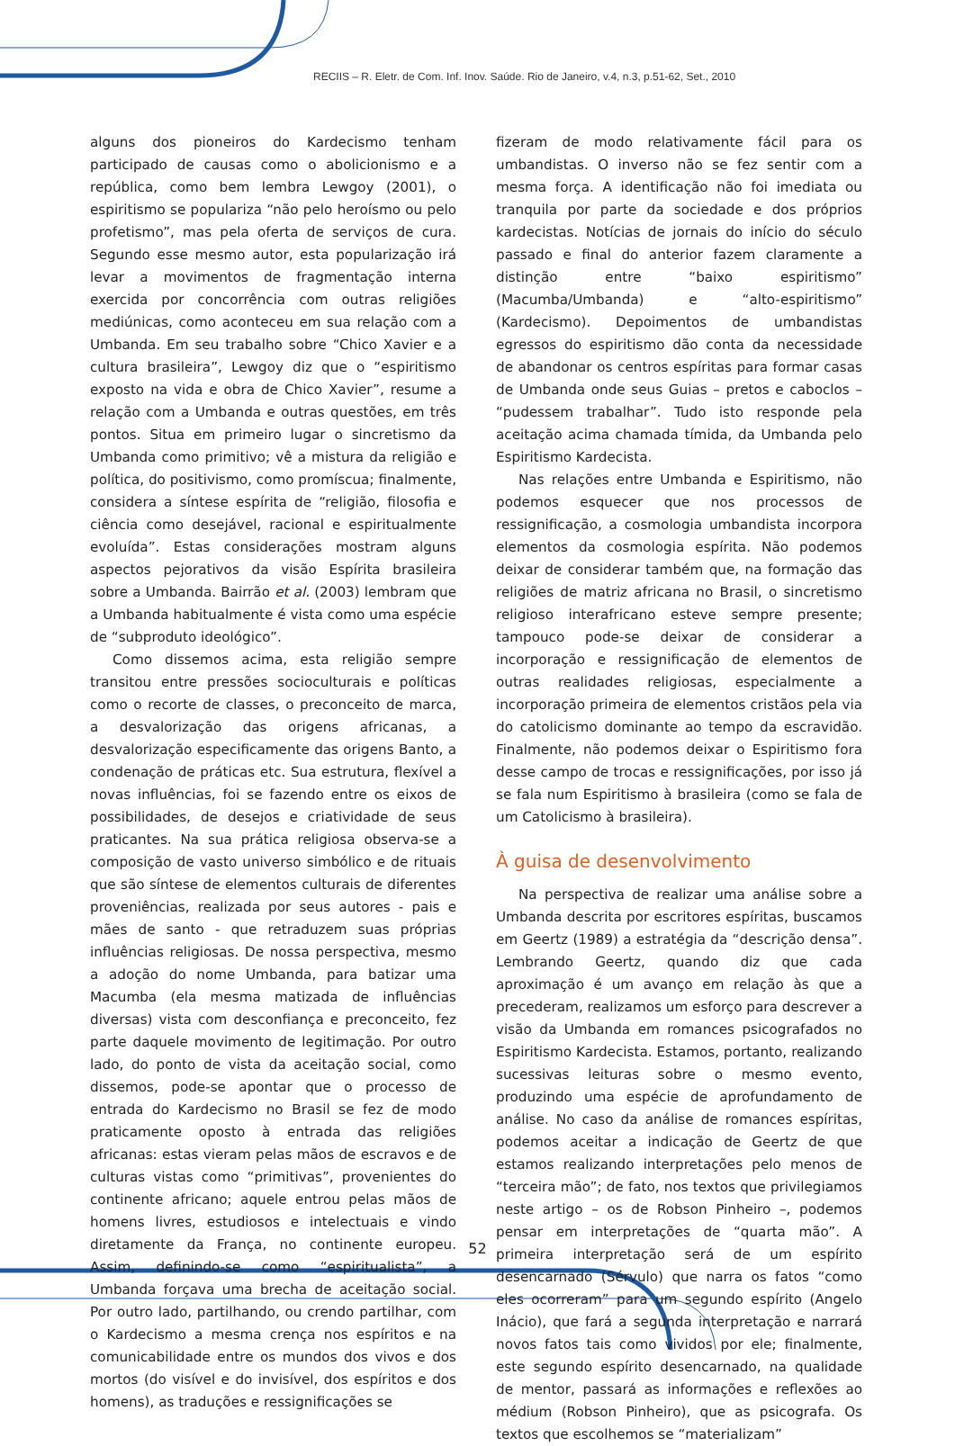RECIIS – R. Eletr. de Com. Inf. Inov. Saúde. Rio de Janeiro, v.4, n.3, p.51-62, Set., 2010
alguns dos pioneiros do Kardecismo tenham participado de causas como o abolicionismo e a república, como bem lembra Lewgoy (2001), o espiritismo se populariza “não pelo heroísmo ou pelo profetismo”, mas pela oferta de serviços de cura. Segundo esse mesmo autor, esta popularização irá levar a movimentos de fragmentação interna exercida por concorrência com outras religiões mediúnicas, como aconteceu em sua relação com a Umbanda. Em seu trabalho sobre “Chico Xavier e a cultura brasileira”, Lewgoy diz que o “espiritismo exposto na vida e obra de Chico Xavier”, resume a relação com a Umbanda e outras questões, em três pontos. Situa em primeiro lugar o sincretismo da Umbanda como primitivo; vê a mistura da religião e política, do positivismo, como promíscua; finalmente, considera a síntese espírita de “religião, filosofia e ciência como desejável, racional e espiritualmente evoluída”. Estas considerações mostram alguns aspectos pejorativos da visão Espírita brasileira sobre a Umbanda. Bairrão et al. (2003) lembram que a Umbanda habitualmente é vista como uma espécie de “subproduto ideológico”.
Como dissemos acima, esta religião sempre transitou entre pressões socioculturais e políticas como o recorte de classes, o preconceito de marca, a desvalorização das origens africanas, a desvalorização especificamente das origens Banto, a condenação de práticas etc. Sua estrutura, flexível a novas influências, foi se fazendo entre os eixos de possibilidades, de desejos e criatividade de seus praticantes. Na sua prática religiosa observa-se a composição de vasto universo simbólico e de rituais que são síntese de elementos culturais de diferentes proveniências, realizada por seus autores - pais e mães de santo - que retraduzem suas próprias influências religiosas. De nossa perspectiva, mesmo a adoção do nome Umbanda, para batizar uma Macumba (ela mesma matizada de influências diversas) vista com desconfiança e preconceito, fez parte daquele movimento de legitimação. Por outro lado, do ponto de vista da aceitação social, como dissemos, pode-se apontar que o processo de entrada do Kardecismo no Brasil se fez de modo praticamente oposto à entrada das religiões africanas: estas vieram pelas mãos de escravos e de culturas vistas como “primitivas”, provenientes do continente africano; aquele entrou pelas mãos de homens livres, estudiosos e intelectuais e vindo diretamente da França, no continente europeu. Assim, definindo-se como “espiritualista”, a Umbanda forçava uma brecha de aceitação social. Por outro lado, partilhando, ou crendo partilhar, com o Kardecismo a mesma crença nos espíritos e na comunicabilidade entre os mundos dos vivos e dos mortos (do visível e do invisível, dos espíritos e dos homens), as traduções e ressignificações se
fizeram de modo relativamente fácil para os umbandistas. O inverso não se fez sentir com a mesma força. A identificação não foi imediata ou tranquila por parte da sociedade e dos próprios kardecistas. Notícias de jornais do início do século passado e final do anterior fazem claramente a distinção entre “baixo espiritismo” (Macumba/Umbanda) e “alto-espiritismo” (Kardecismo). Depoimentos de umbandistas egressos do espiritismo dão conta da necessidade de abandonar os centros espíritas para formar casas de Umbanda onde seus Guias – pretos e caboclos – “pudessem trabalhar”. Tudo isto responde pela aceitação acima chamada tímida, da Umbanda pelo Espiritismo Kardecista.
Nas relações entre Umbanda e Espiritismo, não podemos esquecer que nos processos de ressignificação, a cosmologia umbandista incorpora elementos da cosmologia espírita. Não podemos deixar de considerar também que, na formação das religiões de matriz africana no Brasil, o sincretismo religioso interafricano esteve sempre presente; tampouco pode-se deixar de considerar a incorporação e ressignificação de elementos de outras realidades religiosas, especialmente a incorporação primeira de elementos cristãos pela via do catolicismo dominante ao tempo da escravidão. Finalmente, não podemos deixar o Espiritismo fora desse campo de trocas e ressignificações, por isso já se fala num Espiritismo à brasileira (como se fala de um Catolicismo à brasileira).
À guisa de desenvolvimento
Na perspectiva de realizar uma análise sobre a Umbanda descrita por escritores espíritas, buscamos em Geertz (1989) a estratégia da “descrição densa”. Lembrando Geertz, quando diz que cada aproximação é um avanço em relação às que a precederam, realizamos um esforço para descrever a visão da Umbanda em romances psicografados no Espiritismo Kardecista. Estamos, portanto, realizando sucessivas leituras sobre o mesmo evento, produzindo uma espécie de aprofundamento de análise. No caso da análise de romances espíritas, podemos aceitar a indicação de Geertz de que estamos realizando interpretações pelo menos de “terceira mão”; de fato, nos textos que privilegiamos neste artigo – os de Robson Pinheiro –, podemos pensar em interpretações de “quarta mão”. A primeira interpretação será de um espírito desencarnado (Sérvulo) que narra os fatos “como eles ocorreram” para um segundo espírito (Angelo Inácio), que fará a segunda interpretação e narrará novos fatos tais como vividos por ele; finalmente, este segundo espírito desencarnado, na qualidade de mentor, passará as informações e reflexões ao médium (Robson Pinheiro), que as psicografa. Os textos que escolhemos se “materializam”
52